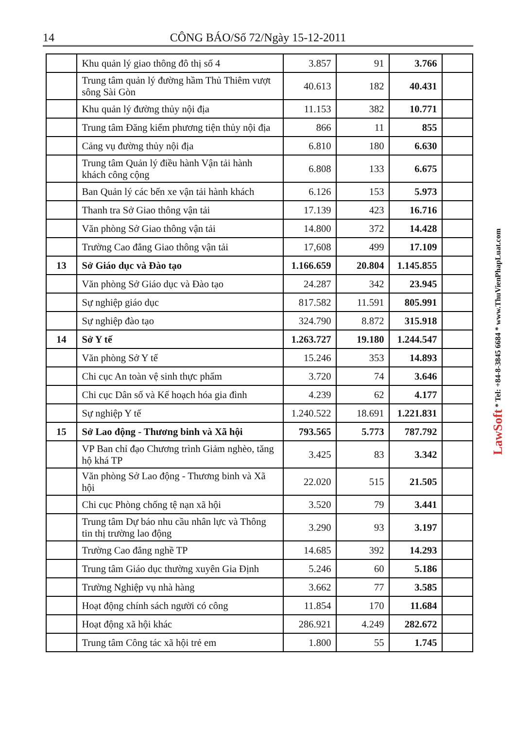14 CÔNG BÁO/Số 72/Ngày 15-12-2011
| | Khu quản lý giao thông đô thị số 4 | 3.857 | 91 | 3.766 | |
| | Trung tâm quản lý đường hầm Thủ Thiêm vượt sông Sài Gòn | 40.613 | 182 | 40.431 | |
| | Khu quản lý đường thủy nội địa | 11.153 | 382 | 10.771 | |
| | Trung tâm Đăng kiểm phương tiện thủy nội địa | 866 | 11 | 855 | |
| | Cảng vụ đường thủy nội địa | 6.810 | 180 | 6.630 | |
| | Trung tâm Quản lý điều hành Vận tải hành khách công cộng | 6.808 | 133 | 6.675 | |
| | Ban Quản lý các bến xe vận tải hành khách | 6.126 | 153 | 5.973 | |
| | Thanh tra Sở Giao thông vận tải | 17.139 | 423 | 16.716 | |
| | Văn phòng Sở Giao thông vận tải | 14.800 | 372 | 14.428 | |
| | Trường Cao đẳng Giao thông vận tải | 17,608 | 499 | 17.109 | |
| 13 | Sở Giáo dục và Đào tạo | 1.166.659 | 20.804 | 1.145.855 | |
| | Văn phòng Sở Giáo dục và Đào tạo | 24.287 | 342 | 23.945 | |
| | Sự nghiệp giáo dục | 817.582 | 11.591 | 805.991 | |
| | Sự nghiệp đào tạo | 324.790 | 8.872 | 315.918 | |
| 14 | Sở Y tế | 1.263.727 | 19.180 | 1.244.547 | |
| | Văn phòng Sở Y tế | 15.246 | 353 | 14.893 | |
| | Chi cục An toàn vệ sinh thực phẩm | 3.720 | 74 | 3.646 | |
| | Chi cục Dân số và Kế hoạch hóa gia đình | 4.239 | 62 | 4.177 | |
| | Sự nghiệp Y tế | 1.240.522 | 18.691 | 1.221.831 | |
| 15 | Sở Lao động - Thương binh và Xã hội | 793.565 | 5.773 | 787.792 | |
| | VP Ban chỉ đạo Chương trình Giảm nghèo, tăng hộ khá TP | 3.425 | 83 | 3.342 | |
| | Văn phòng Sở Lao động - Thương binh và Xã hội | 22.020 | 515 | 21.505 | |
| | Chi cục Phòng chống tệ nạn xã hội | 3.520 | 79 | 3.441 | |
| | Trung tâm Dự báo nhu cầu nhân lực và Thông tin thị trường lao động | 3.290 | 93 | 3.197 | |
| | Trường Cao đẳng nghề TP | 14.685 | 392 | 14.293 | |
| | Trung tâm Giáo dục thường xuyên Gia Định | 5.246 | 60 | 5.186 | |
| | Trường Nghiệp vụ nhà hàng | 3.662 | 77 | 3.585 | |
| | Hoạt động chính sách người có công | 11.854 | 170 | 11.684 | |
| | Hoạt động xã hội khác | 286.921 | 4.249 | 282.672 | |
| | Trung tâm Công tác xã hội trẻ em | 1.800 | 55 | 1.745 | |
LawSoft * Tel: +84-8-3845 6684 * www.ThuVienPhapLuat.com